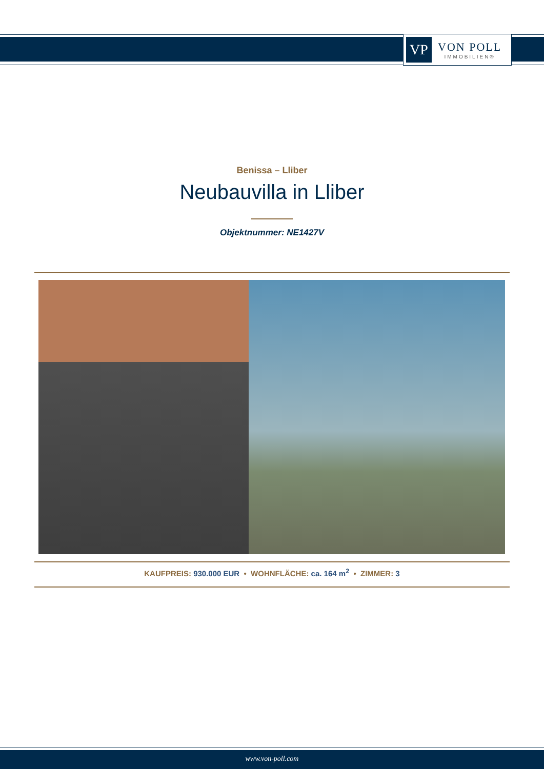VP
VON POLL
IMMOBILIEN®
Benissa – Lliber
Neubauvilla in Lliber
Objektnummer: NE1427V
KAUFPREIS: 930.000 EUR • WOHNFLÄCHE: ca. 164 m<sup>2</sup> • ZIMMER: 3
www.von-poll.com